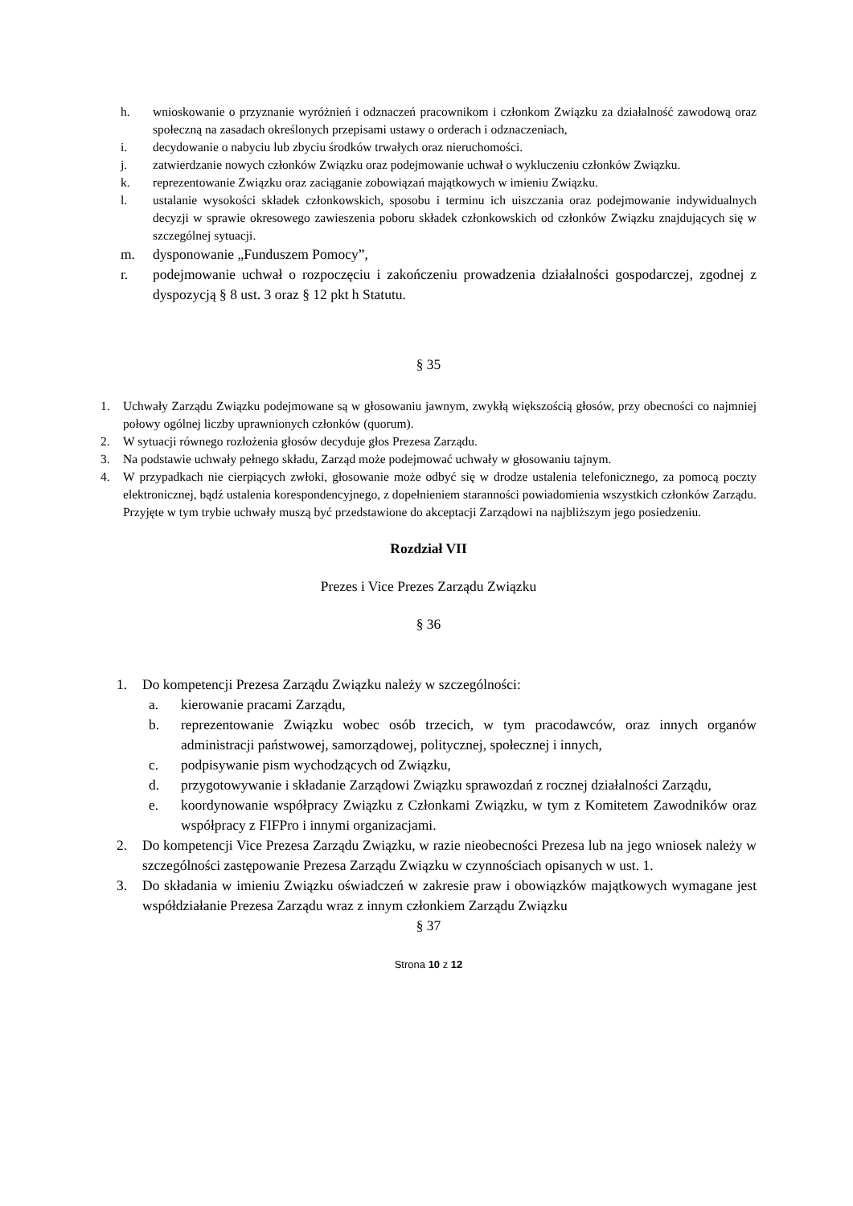h. wnioskowanie o przyznanie wyróżnień i odznaczeń pracownikom i członkom Związku za działalność zawodową oraz społeczną na zasadach określonych przepisami ustawy o orderach i odznaczeniach,
i. decydowanie o nabyciu lub zbyciu środków trwałych oraz nieruchomości.
j. zatwierdzanie nowych członków Związku oraz podejmowanie uchwał o wykluczeniu członków Związku.
k. reprezentowanie Związku oraz zaciąganie zobowiązań majątkowych w imieniu Związku.
l. ustalanie wysokości składek członkowskich, sposobu i terminu ich uiszczania oraz podejmowanie indywidualnych decyzji w sprawie okresowego zawieszenia poboru składek członkowskich od członków Związku znajdujących się w szczególnej sytuacji.
m. dysponowanie „Funduszem Pomocy”,
r. podejmowanie uchwał o rozpoczęciu i zakończeniu prowadzenia działalności gospodarczej, zgodnej z dyspozycją § 8 ust. 3 oraz § 12 pkt h Statutu.
§ 35
1. Uchwały Zarządu Związku podejmowane są w głosowaniu jawnym, zwykłą większością głosów, przy obecności co najmniej połowy ogólnej liczby uprawnionych członków (quorum).
2. W sytuacji równego rozłożenia głosów decyduje głos Prezesa Zarządu.
3. Na podstawie uchwały pełnego składu, Zarząd może podejmować uchwały w głosowaniu tajnym.
4. W przypadkach nie cierpiących zwłoki, głosowanie może odbyć się w drodze ustalenia telefonicznego, za pomocą poczty elektronicznej, bądź ustalenia korespondencyjnego, z dopełnieniem staranności powiadomienia wszystkich członków Zarządu. Przyjęte w tym trybie uchwały muszą być przedstawione do akceptacji Zarządowi na najbliższym jego posiedzeniu.
Rozdział VII
Prezes i Vice Prezes Zarządu Związku
§ 36
1. Do kompetencji Prezesa Zarządu Związku należy w szczególności:
a. kierowanie pracami Zarządu,
b. reprezentowanie Związku wobec osób trzecich, w tym pracodawców, oraz innych organów administracji państwowej, samorządowej, politycznej, społecznej i innych,
c. podpisywanie pism wychodzących od Związku,
d. przygotowywanie i składanie Zarządowi Związku sprawozdań z rocznej działalności Zarządu,
e. koordynowanie współpracy Związku z Członkami Związku, w tym z Komitetem Zawodników oraz współpracy z FIFPro i innymi organizacjami.
2. Do kompetencji Vice Prezesa Zarządu Związku, w razie nieobecności Prezesa lub na jego wniosek należy w szczególności zastępowanie Prezesa Zarządu Związku w czynnościach opisanych w ust. 1.
3. Do składania w imieniu Związku oświadczeń w zakresie praw i obowiązków majątkowych wymagane jest współdziałanie Prezesa Zarządu wraz z innym członkiem Zarządu Związku
§ 37
Strona 10 z 12